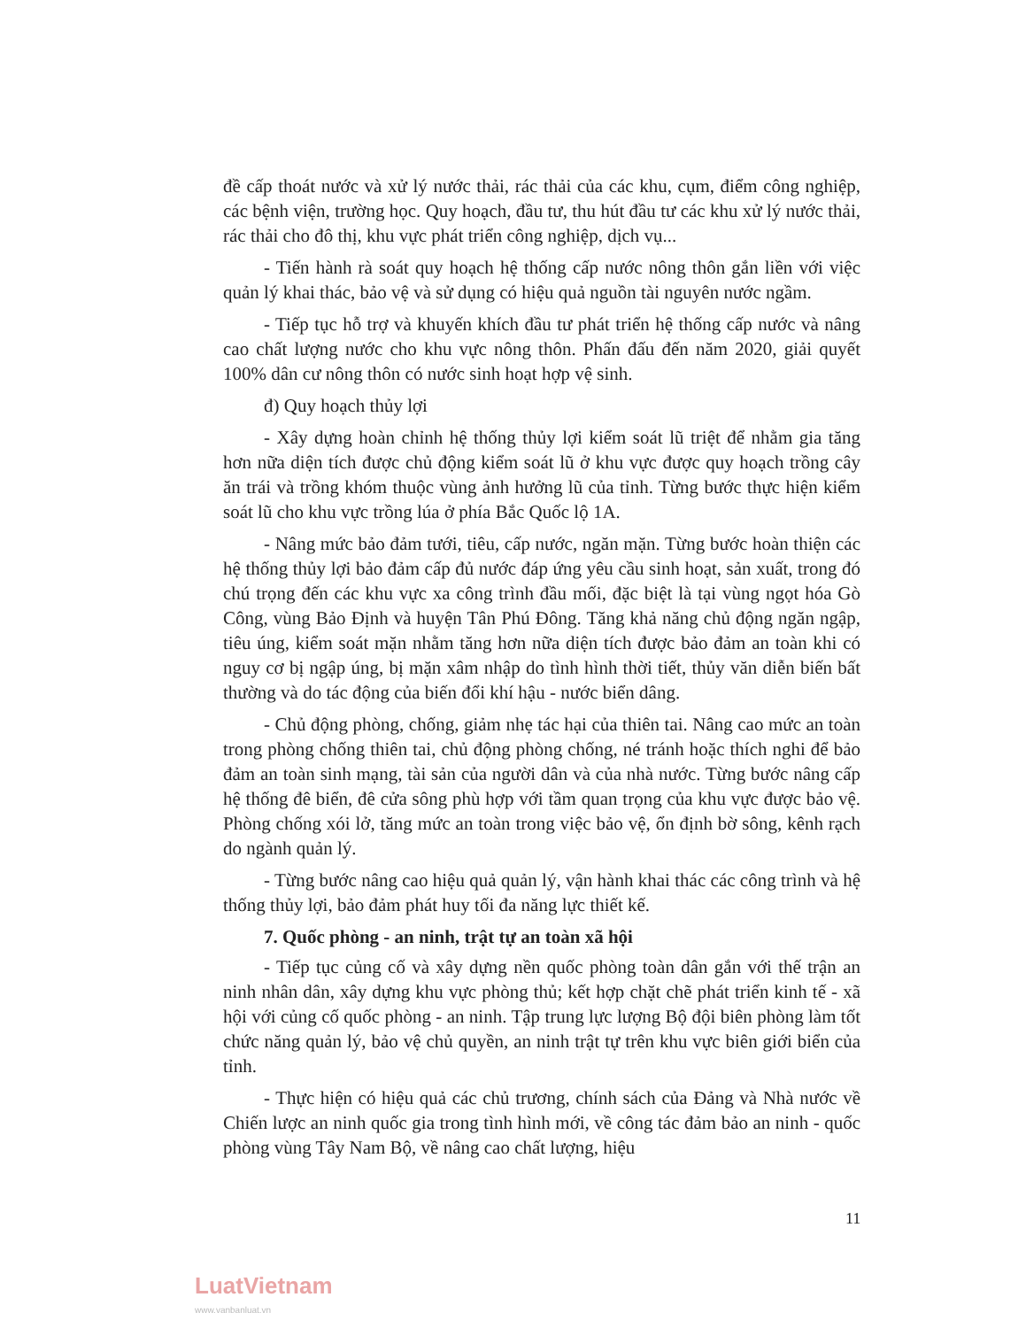đề cấp thoát nước và xử lý nước thải, rác thải của các khu, cụm, điểm công nghiệp, các bệnh viện, trường học. Quy hoạch, đầu tư, thu hút đầu tư các khu xử lý nước thải, rác thải cho đô thị, khu vực phát triển công nghiệp, dịch vụ...
- Tiến hành rà soát quy hoạch hệ thống cấp nước nông thôn gắn liền với việc quản lý khai thác, bảo vệ và sử dụng có hiệu quả nguồn tài nguyên nước ngầm.
- Tiếp tục hỗ trợ và khuyến khích đầu tư phát triển hệ thống cấp nước và nâng cao chất lượng nước cho khu vực nông thôn. Phấn đấu đến năm 2020, giải quyết 100% dân cư nông thôn có nước sinh hoạt hợp vệ sinh.
đ) Quy hoạch thủy lợi
- Xây dựng hoàn chỉnh hệ thống thủy lợi kiểm soát lũ triệt để nhằm gia tăng hơn nữa diện tích được chủ động kiểm soát lũ ở khu vực được quy hoạch trồng cây ăn trái và trồng khóm thuộc vùng ảnh hưởng lũ của tỉnh. Từng bước thực hiện kiểm soát lũ cho khu vực trồng lúa ở phía Bắc Quốc lộ 1A.
- Nâng mức bảo đảm tưới, tiêu, cấp nước, ngăn mặn. Từng bước hoàn thiện các hệ thống thủy lợi bảo đảm cấp đủ nước đáp ứng yêu cầu sinh hoạt, sản xuất, trong đó chú trọng đến các khu vực xa công trình đầu mối, đặc biệt là tại vùng ngọt hóa Gò Công, vùng Bảo Định và huyện Tân Phú Đông. Tăng khả năng chủ động ngăn ngập, tiêu úng, kiểm soát mặn nhằm tăng hơn nữa diện tích được bảo đảm an toàn khi có nguy cơ bị ngập úng, bị mặn xâm nhập do tình hình thời tiết, thủy văn diễn biến bất thường và do tác động của biến đổi khí hậu - nước biển dâng.
- Chủ động phòng, chống, giảm nhẹ tác hại của thiên tai. Nâng cao mức an toàn trong phòng chống thiên tai, chủ động phòng chống, né tránh hoặc thích nghi để bảo đảm an toàn sinh mạng, tài sản của người dân và của nhà nước. Từng bước nâng cấp hệ thống đê biển, đê cửa sông phù hợp với tầm quan trọng của khu vực được bảo vệ. Phòng chống xói lở, tăng mức an toàn trong việc bảo vệ, ổn định bờ sông, kênh rạch do ngành quản lý.
- Từng bước nâng cao hiệu quả quản lý, vận hành khai thác các công trình và hệ thống thủy lợi, bảo đảm phát huy tối đa năng lực thiết kế.
7. Quốc phòng - an ninh, trật tự an toàn xã hội
- Tiếp tục củng cố và xây dựng nền quốc phòng toàn dân gắn với thế trận an ninh nhân dân, xây dựng khu vực phòng thủ; kết hợp chặt chẽ phát triển kinh tế - xã hội với củng cố quốc phòng - an ninh. Tập trung lực lượng Bộ đội biên phòng làm tốt chức năng quản lý, bảo vệ chủ quyền, an ninh trật tự trên khu vực biên giới biển của tỉnh.
- Thực hiện có hiệu quả các chủ trương, chính sách của Đảng và Nhà nước về Chiến lược an ninh quốc gia trong tình hình mới, về công tác đảm bảo an ninh - quốc phòng vùng Tây Nam Bộ, về nâng cao chất lượng, hiệu
11
LuatVietnam
www.vanbanluat.vn